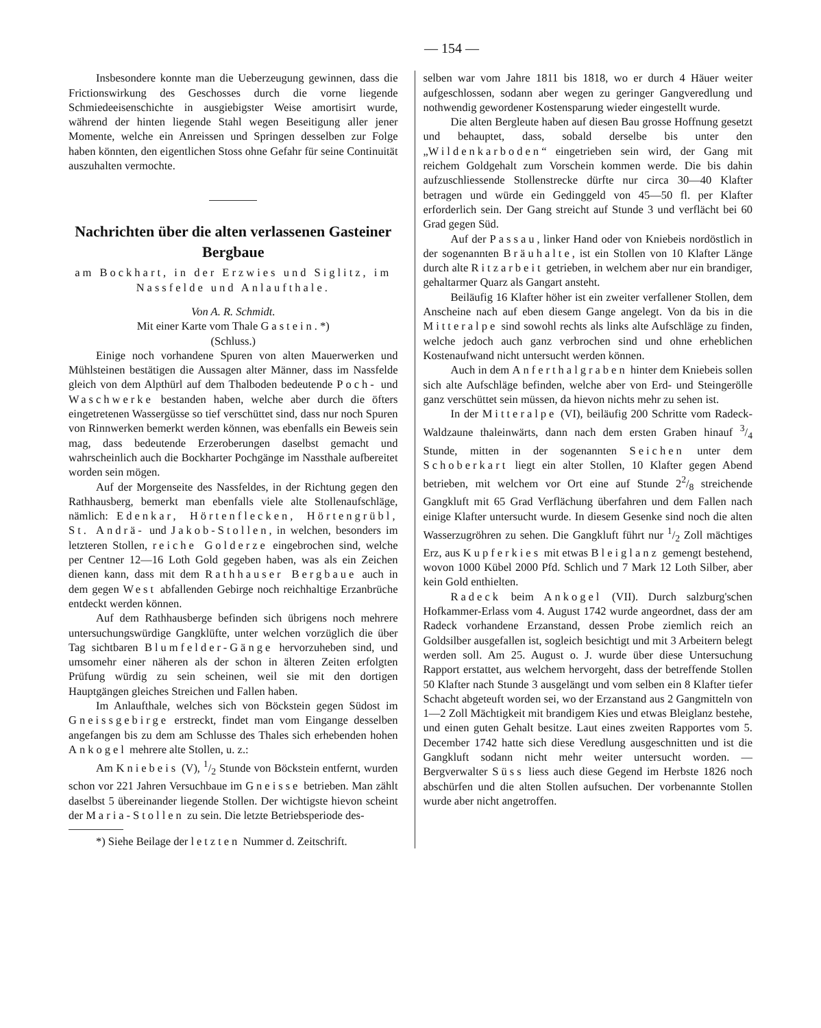— 154 —
Insbesondere konnte man die Ueberzeugung gewinnen, dass die Frictionswirkung des Geschosses durch die vorne liegende Schmiedeeisenschichte in ausgiebigster Weise amortisirt wurde, während der hinten liegende Stahl wegen Beseitigung aller jener Momente, welche ein Anreissen und Springen desselben zur Folge haben könnten, den eigentlichen Stoss ohne Gefahr für seine Continuität auszuhalten vermochte.
Nachrichten über die alten verlassenen Gasteiner Bergbaue
am Bockhart, in der Erzwies und Siglitz, im Nassfelde und Anlaufthale.
Von A. R. Schmidt.
Mit einer Karte vom Thale Gastein. *)
(Schluss.)
Einige noch vorhandene Spuren von alten Mauerwerken und Mühlsteinen bestätigen die Aussagen alter Männer, dass im Nassfelde gleich von dem Alpthürl auf dem Thalboden bedeutende Poch- und Waschwerke bestanden haben, welche aber durch die öfters eingetretenen Wassergüsse so tief verschüttet sind, dass nur noch Spuren von Rinnwerken bemerkt werden können, was ebenfalls ein Beweis sein mag, dass bedeutende Erzeroberungen daselbst gemacht und wahrscheinlich auch die Bockharter Pochgänge im Nassthale aufbereitet worden sein mögen.
Auf der Morgenseite des Nassfeldes, in der Richtung gegen den Rathhausberg, bemerkt man ebenfalls viele alte Stollenaufschläge, nämlich: Edenkar, Hörtenflecken, Hörtengrübl, St. Andrä- und Jakob-Stollen, in welchen, besonders im letzteren Stollen, reiche Golderze eingebrochen sind, welche per Centner 12—16 Loth Gold gegeben haben, was als ein Zeichen dienen kann, dass mit dem Rathhauser Bergbaue auch in dem gegen West abfallenden Gebirge noch reichhaltige Erzanbrüche entdeckt werden können.
Auf dem Rathhausberge befinden sich übrigens noch mehrere untersuchungswürdige Gangklüfte, unter welchen vorzüglich die über Tag sichtbaren Blumfelder-Gänge hervorzuheben sind, und umsomehr einer näheren als der schon in älteren Zeiten erfolgten Prüfung würdig zu sein scheinen, weil sie mit den dortigen Hauptgängen gleiches Streichen und Fallen haben.
Im Anlaufthale, welches sich von Böckstein gegen Südost im Gneissgebirge erstreckt, findet man vom Eingange desselben angefangen bis zu dem am Schlusse des Thales sich erhebenden hohen Ankogel mehrere alte Stollen, u. z.:
Am Kniebeis (V), 1/2 Stunde von Böckstein entfernt, wurden schon vor 221 Jahren Versuchbaue im Gneisse betrieben. Man zählt daselbst 5 übereinander liegende Stollen. Der wichtigste hievon scheint der Maria-Stollen zu sein. Die letzte Betriebsperiode des-
*) Siehe Beilage der letzten Nummer d. Zeitschrift.
selben war vom Jahre 1811 bis 1818, wo er durch 4 Häuer weiter aufgeschlossen, sodann aber wegen zu geringer Gangveredlung und nothwendig gewordener Kostensparung wieder eingestellt wurde.
Die alten Bergleute haben auf diesen Bau grosse Hoffnung gesetzt und behauptet, dass, sobald derselbe bis unter den „Wildenkarboden“ eingetrieben sein wird, der Gang mit reichem Goldgehalt zum Vorschein kommen werde. Die bis dahin aufzuschliessende Stollenstrecke dürfte nur circa 30—40 Klafter betragen und würde ein Gedinggeld von 45—50 fl. per Klafter erforderlich sein. Der Gang streicht auf Stunde 3 und verflächt bei 60 Grad gegen Süd.
Auf der Passau, linker Hand oder von Kniebeis nordöstlich in der sogenannten Bräuhalte, ist ein Stollen von 10 Klafter Länge durch alte Ritzarbeit getrieben, in welchem aber nur ein brandiger, gehaltarmer Quarz als Gangart ansteht.
Beiläufig 16 Klafter höher ist ein zweiter verfallener Stollen, dem Anscheine nach auf eben diesem Gange angelegt. Von da bis in die Mitteralpe sind sowohl rechts als links alte Aufschläge zu finden, welche jedoch auch ganz verbrochen sind und ohne erheblichen Kostenaufwand nicht untersucht werden können.
Auch in dem Anferthalgraben hinter dem Kniebeis sollen sich alte Aufschläge befinden, welche aber von Erd- und Steingerölle ganz verschüttet sein müssen, da hievon nichts mehr zu sehen ist.
In der Mitteralpe (VI), beiläufig 200 Schritte vom Radeck-Waldzaune thaleinwärts, dann nach dem ersten Graben hinauf 3/4 Stunde, mitten in der sogenannten Seichen unter dem Schoberkart liegt ein alter Stollen, 10 Klafter gegen Abend betrieben, mit welchem vor Ort eine auf Stunde 22/8 streichende Gangkluft mit 65 Grad Verflächung überfahren und dem Fallen nach einige Klafter untersucht wurde. In diesem Gesenke sind noch die alten Wasserzugröhren zu sehen. Die Gangkluft führt nur 1/2 Zoll mächtiges Erz, aus Kupferkies mit etwas Bleiglanz gemengt bestehend, wovon 1000 Kübel 2000 Pfd. Schlich und 7 Mark 12 Loth Silber, aber kein Gold enthielten.
Radeck beim Ankogel (VII). Durch salzburg'schen Hofkammer-Erlass vom 4. August 1742 wurde angeordnet, dass der am Radeck vorhandene Erzanstand, dessen Probe ziemlich reich an Goldsilber ausgefallen ist, sogleich besichtigt und mit 3 Arbeitern belegt werden soll. Am 25. August o. J. wurde über diese Untersuchung Rapport erstattet, aus welchem hervorgeht, dass der betreffende Stollen 50 Klafter nach Stunde 3 ausgelängt und vom selben ein 8 Klafter tiefer Schacht abgeteuft worden sei, wo der Erzanstand aus 2 Gangmitteln von 1—2 Zoll Mächtigkeit mit brandigem Kies und etwas Bleiglanz bestehe, und einen guten Gehalt besitze. Laut eines zweiten Rapportes vom 5. December 1742 hatte sich diese Veredlung ausgeschnitten und ist die Gangkluft sodann nicht mehr weiter untersucht worden. — Bergverwalter Süss liess auch diese Gegend im Herbste 1826 noch abschürfen und die alten Stollen aufsuchen. Der vorbenannte Stollen wurde aber nicht angetroffen.